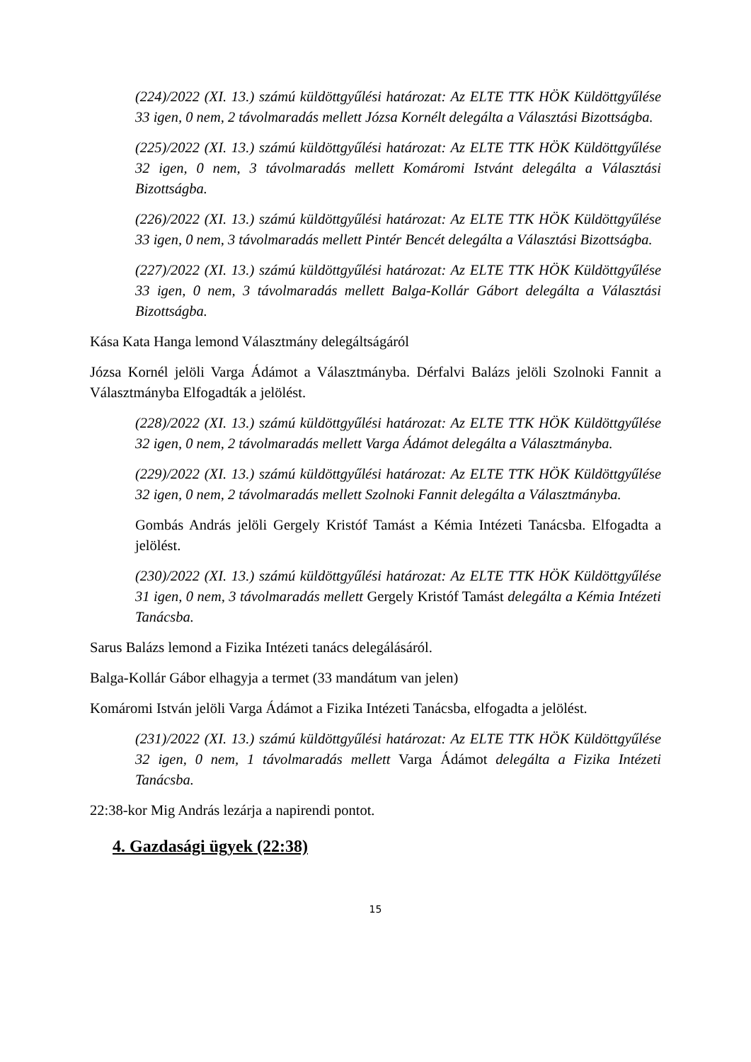(224)/2022 (XI. 13.) számú küldöttgyűlési határozat: Az ELTE TTK HÖK Küldöttgyűlése 33 igen, 0 nem, 2 távolmaradás mellett Józsa Kornélt delegálta a Választási Bizottságba.
(225)/2022 (XI. 13.) számú küldöttgyűlési határozat: Az ELTE TTK HÖK Küldöttgyűlése 32 igen, 0 nem, 3 távolmaradás mellett Komáromi Istvánt delegálta a Választási Bizottságba.
(226)/2022 (XI. 13.) számú küldöttgyűlési határozat: Az ELTE TTK HÖK Küldöttgyűlése 33 igen, 0 nem, 3 távolmaradás mellett Pintér Bencét delegálta a Választási Bizottságba.
(227)/2022 (XI. 13.) számú küldöttgyűlési határozat: Az ELTE TTK HÖK Küldöttgyűlése 33 igen, 0 nem, 3 távolmaradás mellett Balga-Kollár Gábort delegálta a Választási Bizottságba.
Kása Kata Hanga lemond Választmány delegáltságáról
Józsa Kornél jelöli Varga Ádámot a Választmányba. Dérfalvi Balázs jelöli Szolnoki Fannit a Választmányba Elfogadták a jelölést.
(228)/2022 (XI. 13.) számú küldöttgyűlési határozat: Az ELTE TTK HÖK Küldöttgyűlése 32 igen, 0 nem, 2 távolmaradás mellett Varga Ádámot delegálta a Választmányba.
(229)/2022 (XI. 13.) számú küldöttgyűlési határozat: Az ELTE TTK HÖK Küldöttgyűlése 32 igen, 0 nem, 2 távolmaradás mellett Szolnoki Fannit delegálta a Választmányba.
Gombás András jelöli Gergely Kristóf Tamást a Kémia Intézeti Tanácsba. Elfogadta a jelölést.
(230)/2022 (XI. 13.) számú küldöttgyűlési határozat: Az ELTE TTK HÖK Küldöttgyűlése 31 igen, 0 nem, 3 távolmaradás mellett Gergely Kristóf Tamást delegálta a Kémia Intézeti Tanácsba.
Sarus Balázs lemond a Fizika Intézeti tanács delegálásáról.
Balga-Kollár Gábor elhagyja a termet (33 mandátum van jelen)
Komáromi István jelöli Varga Ádámot a Fizika Intézeti Tanácsba, elfogadta a jelölést.
(231)/2022 (XI. 13.) számú küldöttgyűlési határozat: Az ELTE TTK HÖK Küldöttgyűlése 32 igen, 0 nem, 1 távolmaradás mellett Varga Ádámot delegálta a Fizika Intézeti Tanácsba.
22:38-kor Mig András lezárja a napirendi pontot.
4. Gazdasági ügyek (22:38)
15